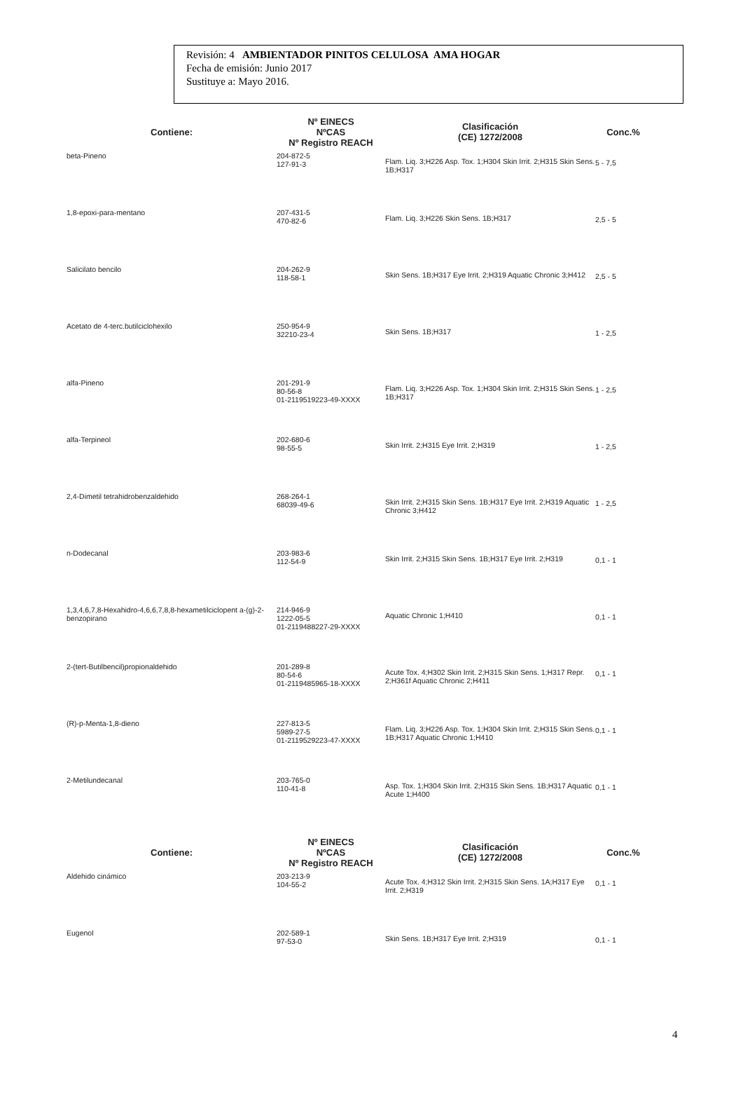Revisión: 4 AMBIENTADOR PINITOS CELULOSA AMA HOGAR
Fecha de emisión: Junio 2017
Sustituye a: Mayo 2016.
| Contiene: | Nº EINECS NºCAS Nº Registro REACH | Clasificación (CE) 1272/2008 | Conc.% |
| --- | --- | --- | --- |
| beta-Pineno | 204-872-5 127-91-3 | Flam. Liq. 3;H226 Asp. Tox. 1;H304 Skin Irrit. 2;H315 Skin Sens. 1B;H317 | 5 - 7,5 |
| 1,8-epoxi-para-mentano | 207-431-5 470-82-6 | Flam. Liq. 3;H226 Skin Sens. 1B;H317 | 2,5 - 5 |
| Salicilato bencilo | 204-262-9 118-58-1 | Skin Sens. 1B;H317 Eye Irrit. 2;H319 Aquatic Chronic 3;H412 | 2,5 - 5 |
| Acetato de 4-terc.butilciclohexilo | 250-954-9 32210-23-4 | Skin Sens. 1B;H317 | 1 - 2,5 |
| alfa-Pineno | 201-291-9 80-56-8 01-2119519223-49-XXXX | Flam. Liq. 3;H226 Asp. Tox. 1;H304 Skin Irrit. 2;H315 Skin Sens. 1B;H317 | 1 - 2,5 |
| alfa-Terpineol | 202-680-6 98-55-5 | Skin Irrit. 2;H315 Eye Irrit. 2;H319 | 1 - 2,5 |
| 2,4-Dimetil tetrahidrobenzaldehido | 268-264-1 68039-49-6 | Skin Irrit. 2;H315 Skin Sens. 1B;H317 Eye Irrit. 2;H319 Aquatic Chronic 3;H412 | 1 - 2,5 |
| n-Dodecanal | 203-983-6 112-54-9 | Skin Irrit. 2;H315 Skin Sens. 1B;H317 Eye Irrit. 2;H319 | 0,1 - 1 |
| 1,3,4,6,7,8-Hexahidro-4,6,6,7,8,8-hexametilciclopent a-(g)-2-benzopirano | 214-946-9 1222-05-5 01-2119488227-29-XXXX | Aquatic Chronic 1;H410 | 0,1 - 1 |
| 2-(tert-Butilbencil)propionaldehido | 201-289-8 80-54-6 01-2119485965-18-XXXX | Acute Tox. 4;H302 Skin Irrit. 2;H315 Skin Sens. 1;H317 Repr. 2;H361f Aquatic Chronic 2;H411 | 0,1 - 1 |
| (R)-p-Menta-1,8-dieno | 227-813-5 5989-27-5 01-2119529223-47-XXXX | Flam. Liq. 3;H226 Asp. Tox. 1;H304 Skin Irrit. 2;H315 Skin Sens. 1B;H317 Aquatic Chronic 1;H410 | 0,1 - 1 |
| 2-Metilundecanal | 203-765-0 110-41-8 | Asp. Tox. 1;H304 Skin Irrit. 2;H315 Skin Sens. 1B;H317 Aquatic Acute 1;H400 | 0,1 - 1 |
| Contiene: | Nº EINECS NºCAS Nº Registro REACH | Clasificación (CE) 1272/2008 | Conc.% |
| Aldehido cinámico | 203-213-9 104-55-2 | Acute Tox. 4;H312 Skin Irrit. 2;H315 Skin Sens. 1A;H317 Eye Irrit. 2;H319 | 0,1 - 1 |
| Eugenol | 202-589-1 97-53-0 | Skin Sens. 1B;H317 Eye Irrit. 2;H319 | 0,1 - 1 |
4